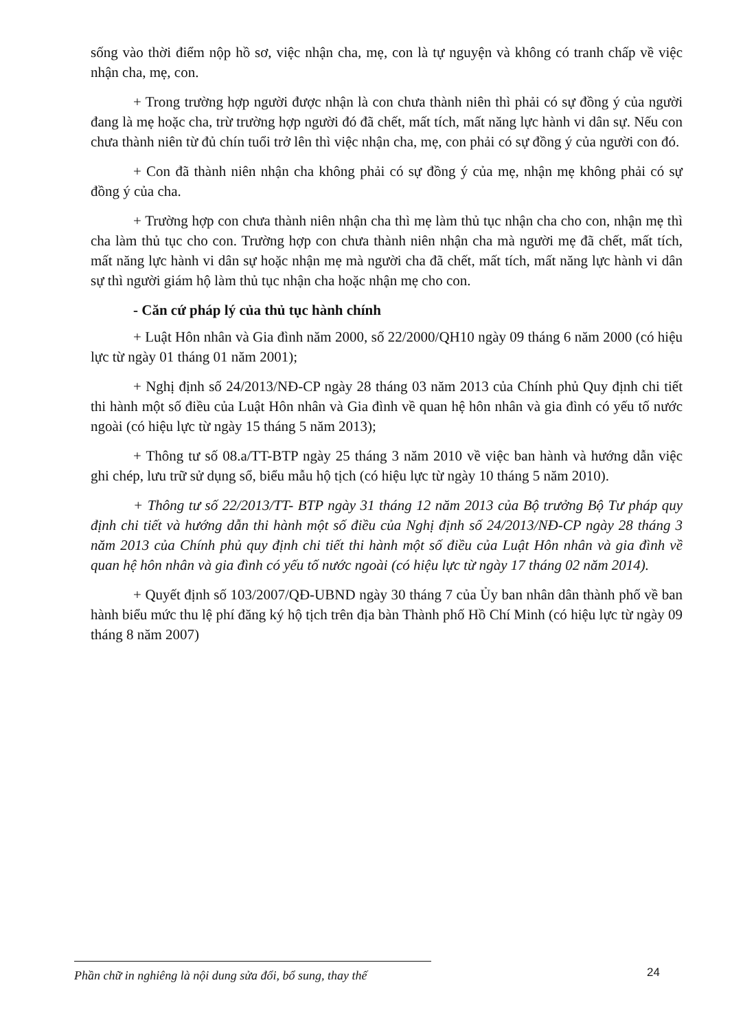sống vào thời điểm nộp hồ sơ, việc nhận cha, mẹ, con là tự nguyện và không có tranh chấp về việc nhận cha, mẹ, con.
+ Trong trường hợp người được nhận là con chưa thành niên thì phải có sự đồng ý của người đang là mẹ hoặc cha, trừ trường hợp người đó đã chết, mất tích, mất năng lực hành vi dân sự. Nếu con chưa thành niên từ đủ chín tuổi trở lên thì việc nhận cha, mẹ, con phải có sự đồng ý của người con đó.
+ Con đã thành niên nhận cha không phải có sự đồng ý của mẹ, nhận mẹ không phải có sự đồng ý của cha.
+ Trường hợp con chưa thành niên nhận cha thì mẹ làm thủ tục nhận cha cho con, nhận mẹ thì cha làm thủ tục cho con. Trường hợp con chưa thành niên nhận cha mà người mẹ đã chết, mất tích, mất năng lực hành vi dân sự hoặc nhận mẹ mà người cha đã chết, mất tích, mất năng lực hành vi dân sự thì người giám hộ làm thủ tục nhận cha hoặc nhận mẹ cho con.
- Căn cứ pháp lý của thủ tục hành chính
+ Luật Hôn nhân và Gia đình năm 2000, số 22/2000/QH10 ngày 09 tháng 6 năm 2000 (có hiệu lực từ ngày 01 tháng 01 năm 2001);
+ Nghị định số 24/2013/NĐ-CP ngày 28 tháng 03 năm 2013 của Chính phủ Quy định chi tiết thi hành một số điều của Luật Hôn nhân và Gia đình về quan hệ hôn nhân và gia đình có yếu tố nước ngoài (có hiệu lực từ ngày 15 tháng 5 năm 2013);
+ Thông tư số 08.a/TT-BTP ngày 25 tháng 3 năm 2010 về việc ban hành và hướng dẫn việc ghi chép, lưu trữ sử dụng sổ, biểu mẫu hộ tịch (có hiệu lực từ ngày 10 tháng 5 năm 2010).
+ Thông tư số 22/2013/TT- BTP ngày 31 tháng 12 năm 2013 của Bộ trưởng Bộ Tư pháp quy định chi tiết và hướng dẫn thi hành một số điều của Nghị định số 24/2013/NĐ-CP ngày 28 tháng 3 năm 2013 của Chính phủ quy định chi tiết thi hành một số điều của Luật Hôn nhân và gia đình về quan hệ hôn nhân và gia đình có yếu tố nước ngoài (có hiệu lực từ ngày 17 tháng 02 năm 2014).
+ Quyết định số 103/2007/QĐ-UBND ngày 30 tháng 7 của Ủy ban nhân dân thành phố về ban hành biểu mức thu lệ phí đăng ký hộ tịch trên địa bàn Thành phố Hồ Chí Minh (có hiệu lực từ ngày 09 tháng 8 năm 2007)
Phần chữ in nghiêng là nội dung sửa đổi, bổ sung, thay thế
24